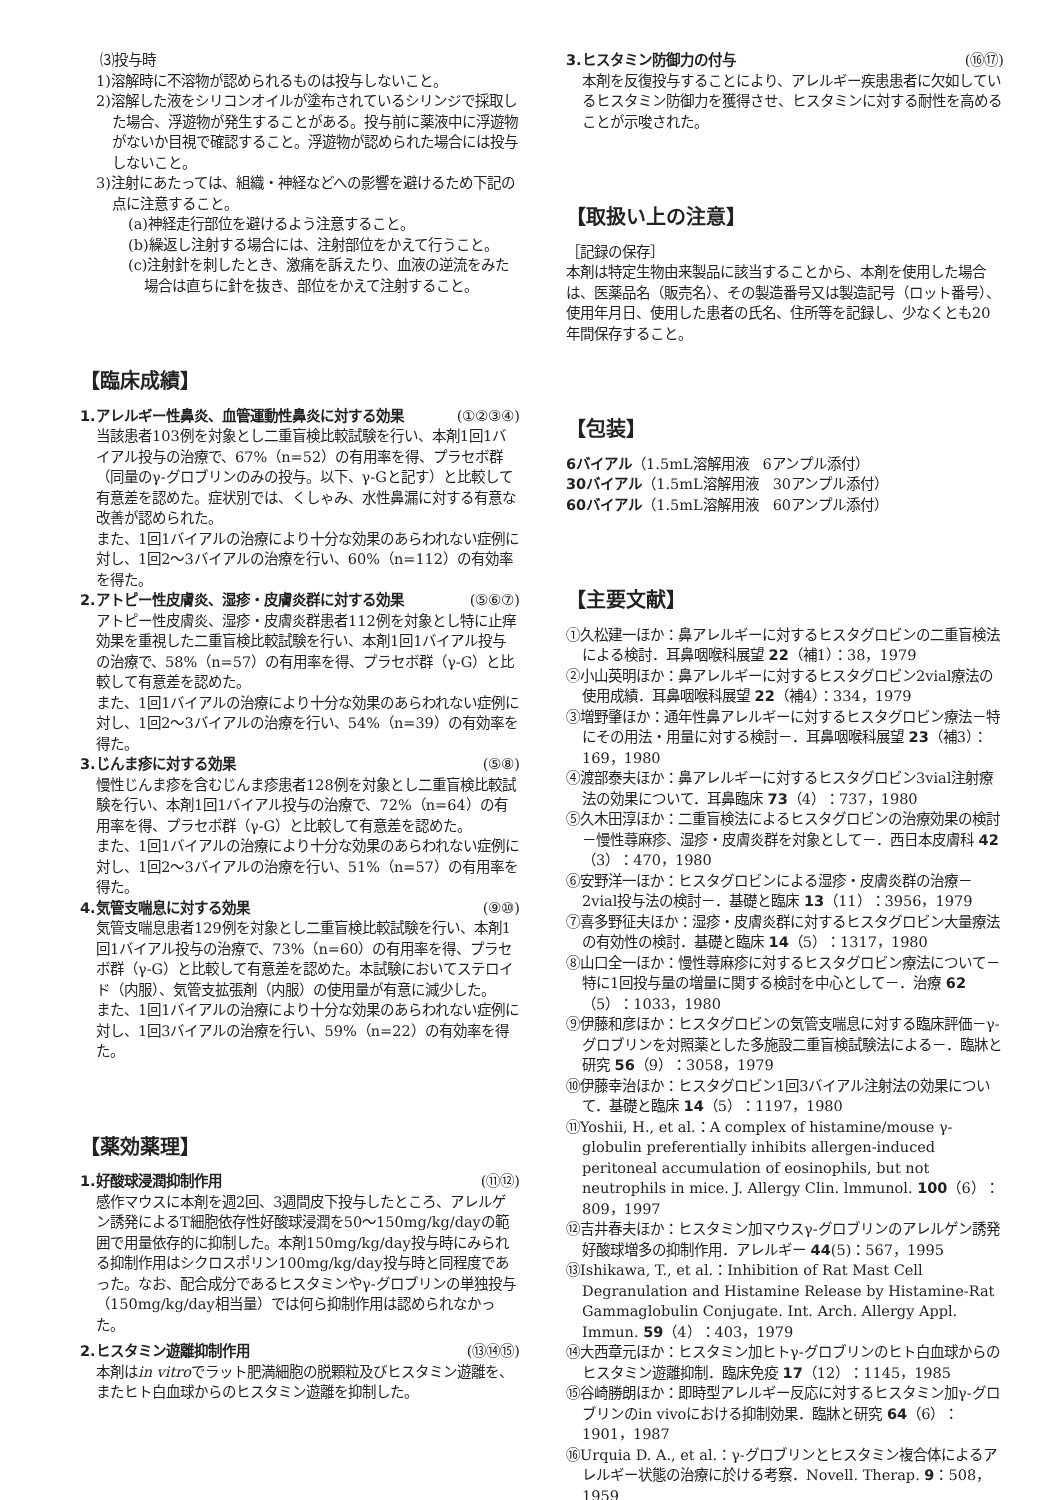⑶投与時
1)溶解時に不溶物が認められるものは投与しないこと。
2)溶解した液をシリコンオイルが塗布されているシリンジで採取した場合、浮遊物が発生することがある。投与前に薬液中に浮遊物がないか目視で確認すること。浮遊物が認められた場合には投与しないこと。
3)注射にあたっては、組織・神経などへの影響を避けるため下記の点に注意すること。
(a)神経走行部位を避けるよう注意すること。
(b)繰返し注射する場合には、注射部位をかえて行うこと。
(c)注射針を刺したとき、激痛を訴えたり、血液の逆流をみた場合は直ちに針を抜き、部位をかえて注射すること。
【臨床成績】
1.アレルギー性鼻炎、血管運動性鼻炎に対する効果 (①②③④)
当該患者103例を対象とし二重盲検比較試験を行い、本剤1回1バイアル投与の治療で、67%（n=52）の有用率を得、プラセボ群（同量のγ-グロブリンのみの投与。以下、γ-Gと記す）と比較して有意差を認めた。症状別では、くしゃみ、水性鼻漏に対する有意な改善が認められた。
また、1回1バイアルの治療により十分な効果のあらわれない症例に対し、1回2～3バイアルの治療を行い、60%（n=112）の有効率を得た。
2.アトピー性皮膚炎、湿疹・皮膚炎群に対する効果 (⑤⑥⑦)
アトピー性皮膚炎、湿疹・皮膚炎群患者112例を対象とし特に止痒効果を重視した二重盲検比較試験を行い、本剤1回1バイアル投与の治療で、58%（n=57）の有用率を得、プラセボ群（γ-G）と比較して有意差を認めた。
また、1回1バイアルの治療により十分な効果のあらわれない症例に対し、1回2～3バイアルの治療を行い、54%（n=39）の有効率を得た。
3.じんま疹に対する効果 (⑤⑧)
慢性じんま疹を含むじんま疹患者128例を対象とし二重盲検比較試験を行い、本剤1回1バイアル投与の治療で、72%（n=64）の有用率を得、プラセボ群（γ-G）と比較して有意差を認めた。
また、1回1バイアルの治療により十分な効果のあらわれない症例に対し、1回2～3バイアルの治療を行い、51%（n=57）の有用率を得た。
4.気管支喘息に対する効果 (⑨⑩)
気管支喘息患者129例を対象とし二重盲検比較試験を行い、本剤1回1バイアル投与の治療で、73%（n=60）の有用率を得、プラセボ群（γ-G）と比較して有意差を認めた。本試験においてステロイド（内服）、気管支拡張剤（内服）の使用量が有意に減少した。
また、1回1バイアルの治療により十分な効果のあらわれない症例に対し、1回3バイアルの治療を行い、59%（n=22）の有効率を得た。
【薬効薬理】
1.好酸球浸潤抑制作用 (⑪⑫)
感作マウスに本剤を週2回、3週間皮下投与したところ、アレルゲン誘発によるT細胞依存性好酸球浸潤を50～150mg/kg/dayの範囲で用量依存的に抑制した。本剤150mg/kg/day投与時にみられる抑制作用はシクロスポリン100mg/kg/day投与時と同程度であった。なお、配合成分であるヒスタミンやγ-グロブリンの単独投与（150mg/kg/day相当量）では何ら抑制作用は認められなかった。
2.ヒスタミン遊離抑制作用 (⑬⑭⑮)
本剤はin vitroでラット肥満細胞の脱顆粒及びヒスタミン遊離を、またヒト白血球からのヒスタミン遊離を抑制した。
3.ヒスタミン防御力の付与 (⑯⑰)
本剤を反復投与することにより、アレルギー疾患患者に欠如しているヒスタミン防御力を獲得させ、ヒスタミンに対する耐性を高めることが示唆された。
【取扱い上の注意】
［記録の保存］
本剤は特定生物由来製品に該当することから、本剤を使用した場合は、医薬品名（販売名）、その製造番号又は製造記号（ロット番号）、使用年月日、使用した患者の氏名、住所等を記録し、少なくとも20年間保存すること。
【包装】
6バイアル（1.5mL溶解用液　6アンプル添付）
30バイアル（1.5mL溶解用液　30アンプル添付）
60バイアル（1.5mL溶解用液　60アンプル添付）
【主要文献】
①久松建一ほか：鼻アレルギーに対するヒスタグロビンの二重盲検法による検討．耳鼻咽喉科展望 22（補1）：38，1979
②小山英明ほか：鼻アレルギーに対するヒスタグロビン2vial療法の使用成績．耳鼻咽喉科展望 22（補4）：334，1979
③増野肇ほか：通年性鼻アレルギーに対するヒスタグロビン療法－特にその用法・用量に対する検討－．耳鼻咽喉科展望 23（補3）：169，1980
④渡部泰夫ほか：鼻アレルギーに対するヒスタグロビン3vial注射療法の効果について．耳鼻臨床 73（4）：737，1980
⑤久木田淳ほか：二重盲検法によるヒスタグロビンの治療効果の検討－慢性蕁麻疹、湿疹・皮膚炎群を対象として－．西日本皮膚科 42（3）：470，1980
⑥安野洋一ほか：ヒスタグロビンによる湿疹・皮膚炎群の治療－2vial投与法の検討－．基礎と臨床 13（11）：3956，1979
⑦喜多野征夫ほか：湿疹・皮膚炎群に対するヒスタグロビン大量療法の有効性の検討．基礎と臨床 14（5）：1317，1980
⑧山口全一ほか：慢性蕁麻疹に対するヒスタグロビン療法について－特に1回投与量の増量に関する検討を中心として－．治療 62（5）：1033，1980
⑨伊藤和彦ほか：ヒスタグロビンの気管支喘息に対する臨床評価－γ-グロブリンを対照薬とした多施設二重盲検試験法による－．臨牀と研究 56（9）：3058，1979
⑩伊藤幸治ほか：ヒスタグロビン1回3バイアル注射法の効果について．基礎と臨床 14（5）：1197，1980
⑪Yoshii, H., et al.：A complex of histamine/mouse γ-globulin preferentially inhibits allergen-induced peritoneal accumulation of eosinophils, but not neutrophils in mice. J. Allergy Clin. lmmunol. 100（6）：809，1997
⑫吉井春夫ほか：ヒスタミン加マウスγ-グロブリンのアレルゲン誘発好酸球増多の抑制作用．アレルギー 44(5)：567，1995
⑬Ishikawa, T., et al.：Inhibition of Rat Mast Cell Degranulation and Histamine Release by Histamine-Rat Gammaglobulin Conjugate. Int. Arch. Allergy Appl. Immun. 59（4）：403，1979
⑭大西章元ほか：ヒスタミン加ヒトγ-グロブリンのヒト白血球からのヒスタミン遊離抑制．臨床免疫 17（12）：1145，1985
⑮谷崎勝朗ほか：即時型アレルギー反応に対するヒスタミン加γ-グロブリンのin vivoにおける抑制効果．臨牀と研究 64（6）：1901，1987
⑯Urquia D. A., et al.：γ-グロブリンとヒスタミン複合体によるアレルギー状態の治療に於ける考察．Novell. Therap. 9：508，1959